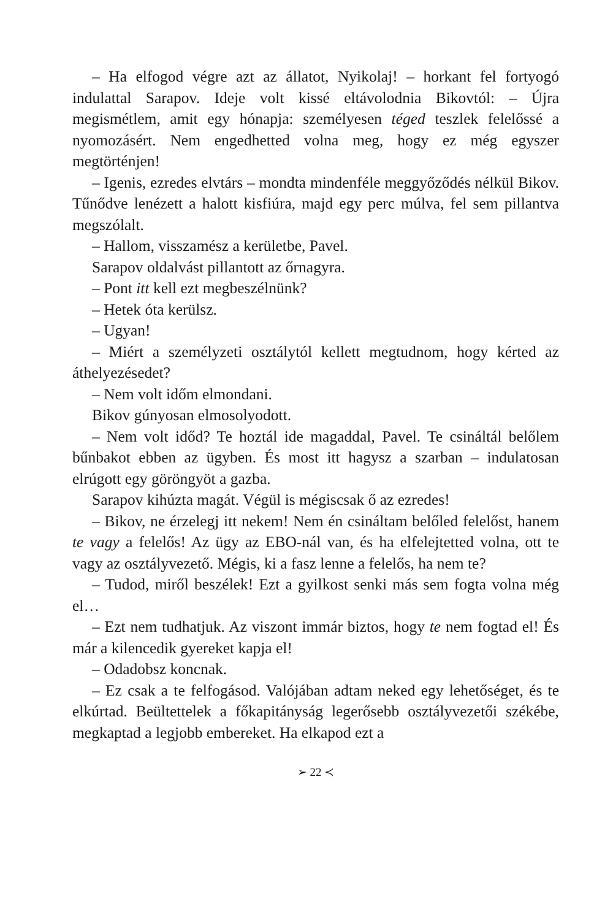– Ha elfogod végre azt az állatot, Nyikolaj! – horkant fel fortyogó indulattal Sarapov. Ideje volt kissé eltávolodnia Bikovtól: – Újra megismétlem, amit egy hónapja: személyesen téged teszlek felelőssé a nyomozásért. Nem engedhetted volna meg, hogy ez még egyszer megtörténjen!
– Igenis, ezredes elvtárs – mondta mindenféle meggyőződés nélkül Bikov. Tűnődve lenézett a halott kisfiúra, majd egy perc múlva, fel sem pillantva megszólalt.
– Hallom, visszamész a kerületbe, Pavel.
Sarapov oldalvást pillantott az őrnagyra.
– Pont itt kell ezt megbeszélnünk?
– Hetek óta kerülsz.
– Ugyan!
– Miért a személyzeti osztálytól kellett megtudnom, hogy kérted az áthelyezésedet?
– Nem volt időm elmondani.
Bikov gúnyosan elmosolyodott.
– Nem volt időd? Te hoztál ide magaddal, Pavel. Te csináltál belőlem bűnbakot ebben az ügyben. És most itt hagysz a szarban – indulatosan elrúgott egy göröngyöt a gazba.
Sarapov kihúzta magát. Végül is mégiscsak ő az ezredes!
– Bikov, ne érzelegj itt nekem! Nem én csináltam belőled felelőst, hanem te vagy a felelős! Az ügy az EBO-nál van, és ha elfelejtetted volna, ott te vagy az osztályvezető. Mégis, ki a fasz lenne a felelős, ha nem te?
– Tudod, miről beszélek! Ezt a gyilkost senki más sem fogta volna még el…
– Ezt nem tudhatjuk. Az viszont immár biztos, hogy te nem fogtad el! És már a kilencedik gyereket kapja el!
– Odadobsz koncnak.
– Ez csak a te felfogásod. Valójában adtam neked egy lehetőséget, és te elkúrtad. Beültettelek a főkapitányság legerősebb osztályvezetői székébe, megkaptad a legjobb embereket. Ha elkapod ezt a
➢ 22 ≺